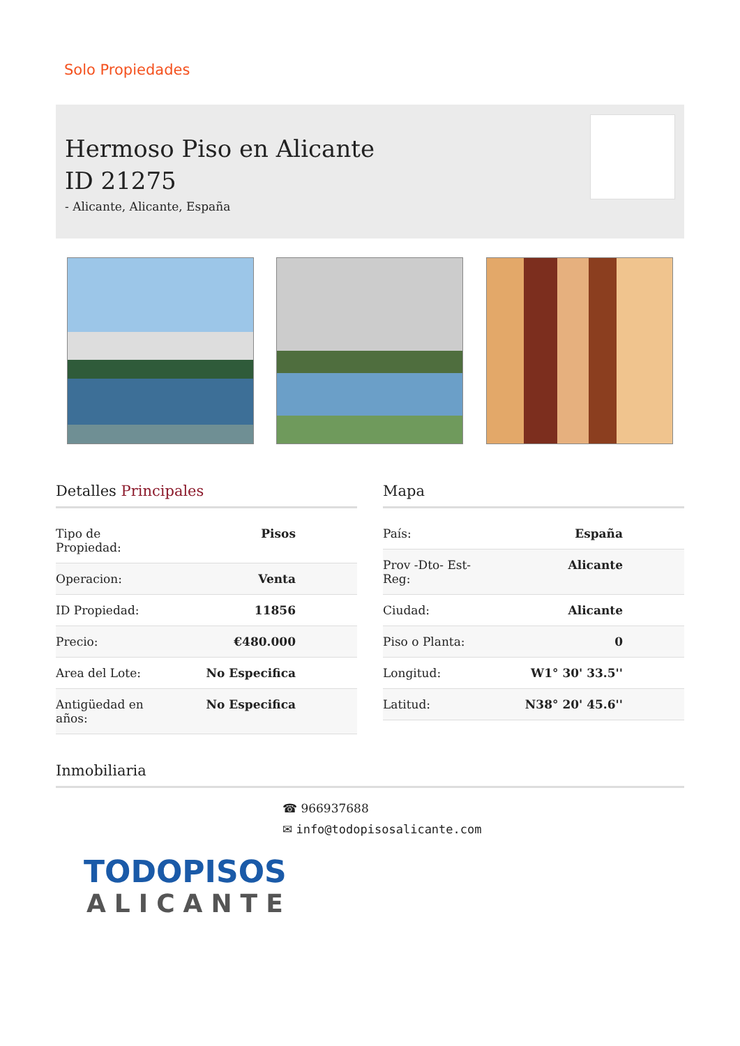Solo Propiedades
Hermoso Piso en Alicante
ID 21275
- Alicante, Alicante, España
Detalles Principales
| Tipo de Propiedad: | Pisos |
| Operacion: | Venta |
| ID Propiedad: | 11856 |
| Precio: | €480.000 |
| Area del Lote: | No Especifica |
| Antigüedad en años: | No Especifica |
Mapa
| País: | España |
| Prov -Dto- Est- Reg: | Alicante |
| Ciudad: | Alicante |
| Piso o Planta: | 0 |
| Longitud: | W1° 30' 33.5'' |
| Latitud: | N38° 20' 45.6'' |
Inmobiliaria
☎ 966937688
✉ info@todopisosalicante.com
TODOPISOS
ALICANTE